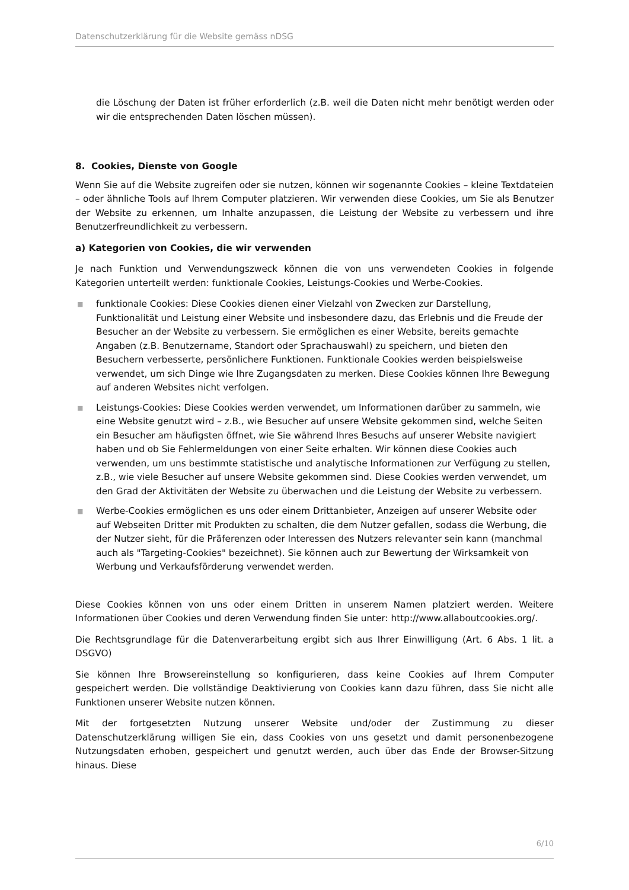Datenschutzerklärung für die Website gemäss nDSG
die Löschung der Daten ist früher erforderlich (z.B. weil die Daten nicht mehr benötigt werden oder wir die entsprechenden Daten löschen müssen).
8. Cookies, Dienste von Google
Wenn Sie auf die Website zugreifen oder sie nutzen, können wir sogenannte Cookies – kleine Textdateien – oder ähnliche Tools auf Ihrem Computer platzieren. Wir verwenden diese Cookies, um Sie als Benutzer der Website zu erkennen, um Inhalte anzupassen, die Leistung der Website zu verbessern und ihre Benutzerfreundlichkeit zu verbessern.
a) Kategorien von Cookies, die wir verwenden
Je nach Funktion und Verwendungszweck können die von uns verwendeten Cookies in folgende Kategorien unterteilt werden: funktionale Cookies, Leistungs-Cookies und Werbe-Cookies.
■ funktionale Cookies: Diese Cookies dienen einer Vielzahl von Zwecken zur Darstellung, Funktionalität und Leistung einer Website und insbesondere dazu, das Erlebnis und die Freude der Besucher an der Website zu verbessern. Sie ermöglichen es einer Website, bereits gemachte Angaben (z.B. Benutzername, Standort oder Sprachauswahl) zu speichern, und bieten den Besuchern verbesserte, persönlichere Funktionen. Funktionale Cookies werden beispielsweise verwendet, um sich Dinge wie Ihre Zugangsdaten zu merken. Diese Cookies können Ihre Bewegung auf anderen Websites nicht verfolgen.
■ Leistungs-Cookies: Diese Cookies werden verwendet, um Informationen darüber zu sammeln, wie eine Website genutzt wird – z.B., wie Besucher auf unsere Website gekommen sind, welche Seiten ein Besucher am häufigsten öffnet, wie Sie während Ihres Besuchs auf unserer Website navigiert haben und ob Sie Fehlermeldungen von einer Seite erhalten. Wir können diese Cookies auch verwenden, um uns bestimmte statistische und analytische Informationen zur Verfügung zu stellen, z.B., wie viele Besucher auf unsere Website gekommen sind. Diese Cookies werden verwendet, um den Grad der Aktivitäten der Website zu überwachen und die Leistung der Website zu verbessern.
■ Werbe-Cookies ermöglichen es uns oder einem Drittanbieter, Anzeigen auf unserer Website oder auf Webseiten Dritter mit Produkten zu schalten, die dem Nutzer gefallen, sodass die Werbung, die der Nutzer sieht, für die Präferenzen oder Interessen des Nutzers relevanter sein kann (manchmal auch als "Targeting-Cookies" bezeichnet). Sie können auch zur Bewertung der Wirksamkeit von Werbung und Verkaufsförderung verwendet werden.
Diese Cookies können von uns oder einem Dritten in unserem Namen platziert werden. Weitere Informationen über Cookies und deren Verwendung finden Sie unter: http://www.allaboutcookies.org/.
Die Rechtsgrundlage für die Datenverarbeitung ergibt sich aus Ihrer Einwilligung (Art. 6 Abs. 1 lit. a DSGVO)
Sie können Ihre Browsereinstellung so konfigurieren, dass keine Cookies auf Ihrem Computer gespeichert werden. Die vollständige Deaktivierung von Cookies kann dazu führen, dass Sie nicht alle Funktionen unserer Website nutzen können.
Mit der fortgesetzten Nutzung unserer Website und/oder der Zustimmung zu dieser Datenschutzerklärung willigen Sie ein, dass Cookies von uns gesetzt und damit personenbezogene Nutzungsdaten erhoben, gespeichert und genutzt werden, auch über das Ende der Browser-Sitzung hinaus. Diese
6/10